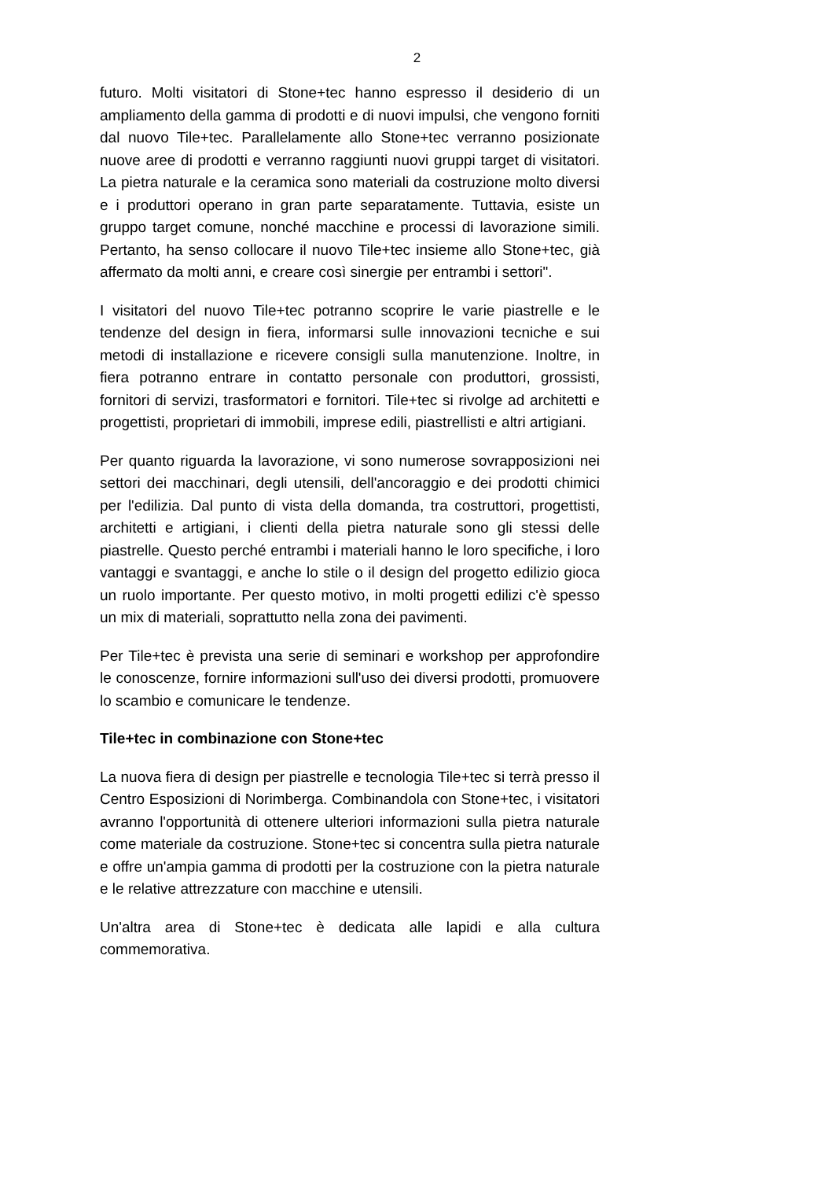2
futuro. Molti visitatori di Stone+tec hanno espresso il desiderio di un ampliamento della gamma di prodotti e di nuovi impulsi, che vengono forniti dal nuovo Tile+tec. Parallelamente allo Stone+tec verranno posizionate nuove aree di prodotti e verranno raggiunti nuovi gruppi target di visitatori. La pietra naturale e la ceramica sono materiali da costruzione molto diversi e i produttori operano in gran parte separatamente. Tuttavia, esiste un gruppo target comune, nonché macchine e processi di lavorazione simili. Pertanto, ha senso collocare il nuovo Tile+tec insieme allo Stone+tec, già affermato da molti anni, e creare così sinergie per entrambi i settori".
I visitatori del nuovo Tile+tec potranno scoprire le varie piastrelle e le tendenze del design in fiera, informarsi sulle innovazioni tecniche e sui metodi di installazione e ricevere consigli sulla manutenzione. Inoltre, in fiera potranno entrare in contatto personale con produttori, grossisti, fornitori di servizi, trasformatori e fornitori. Tile+tec si rivolge ad architetti e progettisti, proprietari di immobili, imprese edili, piastrellisti e altri artigiani.
Per quanto riguarda la lavorazione, vi sono numerose sovrapposizioni nei settori dei macchinari, degli utensili, dell'ancoraggio e dei prodotti chimici per l'edilizia. Dal punto di vista della domanda, tra costruttori, progettisti, architetti e artigiani, i clienti della pietra naturale sono gli stessi delle piastrelle. Questo perché entrambi i materiali hanno le loro specifiche, i loro vantaggi e svantaggi, e anche lo stile o il design del progetto edilizio gioca un ruolo importante. Per questo motivo, in molti progetti edilizi c'è spesso un mix di materiali, soprattutto nella zona dei pavimenti.
Per Tile+tec è prevista una serie di seminari e workshop per approfondire le conoscenze, fornire informazioni sull'uso dei diversi prodotti, promuovere lo scambio e comunicare le tendenze.
Tile+tec in combinazione con Stone+tec
La nuova fiera di design per piastrelle e tecnologia Tile+tec si terrà presso il Centro Esposizioni di Norimberga. Combinandola con Stone+tec, i visitatori avranno l'opportunità di ottenere ulteriori informazioni sulla pietra naturale come materiale da costruzione. Stone+tec si concentra sulla pietra naturale e offre un'ampia gamma di prodotti per la costruzione con la pietra naturale e le relative attrezzature con macchine e utensili.
Un'altra area di Stone+tec è dedicata alle lapidi e alla cultura commemorativa.